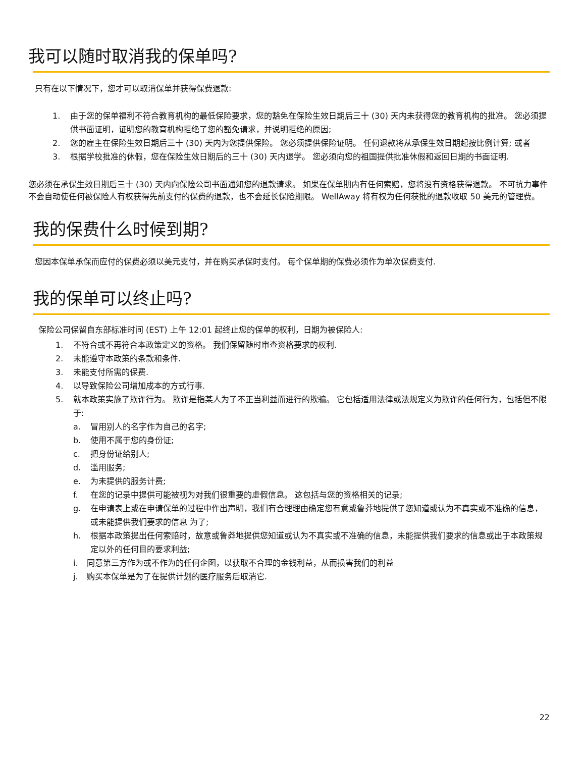我可以随时取消我的保单吗?
只有在以下情况下，您才可以取消保单并获得保费退款:
1. 由于您的保单福利不符合教育机构的最低保险要求，您的豁免在保险生效日期后三十 (30) 天内未获得您的教育机构的批准。 您必须提供书面证明，证明您的教育机构拒绝了您的豁免请求，并说明拒绝的原因;
2. 您的雇主在保险生效日期后三十 (30) 天内为您提供保险。 您必须提供保险证明。 任何退款将从承保生效日期起按比例计算; 或者
3. 根据学校批准的休假，您在保险生效日期后的三十 (30) 天内退学。 您必须向您的祖国提供批准休假和返回日期的书面证明.
您必须在承保生效日期后三十 (30) 天内向保险公司书面通知您的退款请求。 如果在保单期内有任何索赔，您将没有资格获得退款。 不可抗力事件不会自动使任何被保险人有权获得先前支付的保费的退款，也不会延长保险期限。 WellAway 将有权为任何获批的退款收取 50 美元的管理费。
我的保费什么时候到期?
您因本保单承保而应付的保费必须以美元支付，并在购买承保时支付。 每个保单期的保费必须作为单次保费支付.
我的保单可以终止吗?
保险公司保留自东部标准时间 (EST) 上午 12:01 起终止您的保单的权利，日期为被保险人:
1. 不符合或不再符合本政策定义的资格。 我们保留随时审查资格要求的权利.
2. 未能遵守本政策的条款和条件.
3. 未能支付所需的保费.
4. 以导致保险公司增加成本的方式行事.
5. 就本政策实施了欺诈行为。 欺诈是指某人为了不正当利益而进行的欺骗。 它包括适用法律或法规定义为欺诈的任何行为，包括但不限于:
a. 冒用别人的名字作为自己的名字;
b. 使用不属于您的身份证;
c. 把身份证给别人;
d. 滥用服务;
e. 为未提供的服务计费;
f. 在您的记录中提供可能被视为对我们很重要的虚假信息。 这包括与您的资格相关的记录;
g. 在申请表上或在申请保单的过程中作出声明，我们有合理理由确定您有意或鲁莽地提供了您知道或认为不真实或不准确的信息，或未能提供我们要求的信息 为了;
h. 根据本政策提出任何索赔时，故意或鲁莽地提供您知道或认为不真实或不准确的信息，未能提供我们要求的信息或出于本政策规定以外的任何目的要求利益;
i. 同意第三方作为或不作为的任何企图，以获取不合理的金钱利益，从而损害我们的利益
j. 购买本保单是为了在提供计划的医疗服务后取消它.
22